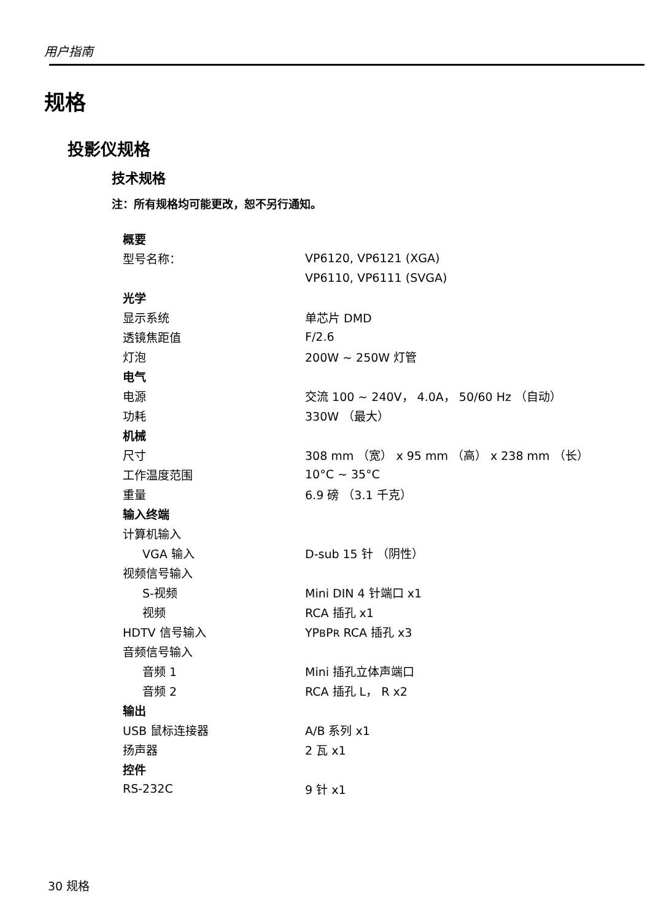用户指南
规格
投影仪规格
技术规格
注：所有规格均可能更改，恕不另行通知。
| 概要 | |
| 型号名称： | VP6120, VP6121 (XGA) |
| | VP6110, VP6111 (SVGA) |
| 光学 | |
| 显示系统 | 单芯片 DMD |
| 透镜焦距值 | F/2.6 |
| 灯泡 | 200W ~ 250W 灯管 |
| 电气 | |
| 电源 | 交流 100 ~ 240V， 4.0A， 50/60 Hz （自动） |
| 功耗 | 330W （最大） |
| 机械 | |
| 尺寸 | 308 mm （宽） x 95 mm （高） x 238 mm （长） |
| 工作温度范围 | 10°C ~ 35°C |
| 重量 | 6.9 磅 （3.1 千克） |
| 输入终端 | |
| 计算机输入 | |
| VGA 输入 | D-sub 15 针 （阴性） |
| 视频信号输入 | |
| S-视频 | Mini DIN 4 针端口 x1 |
| 视频 | RCA 插孔 x1 |
| HDTV 信号输入 | YP B P R RCA 插孔 x3 |
| 音频信号输入 | |
| 音频 1 | Mini 插孔立体声端口 |
| 音频 2 | RCA 插孔 L， R x2 |
| 输出 | |
| USB 鼠标连接器 | A/B 系列 x1 |
| 扬声器 | 2 瓦 x1 |
| 控件 | |
| RS-232C | 9 针 x1 |
30 规格